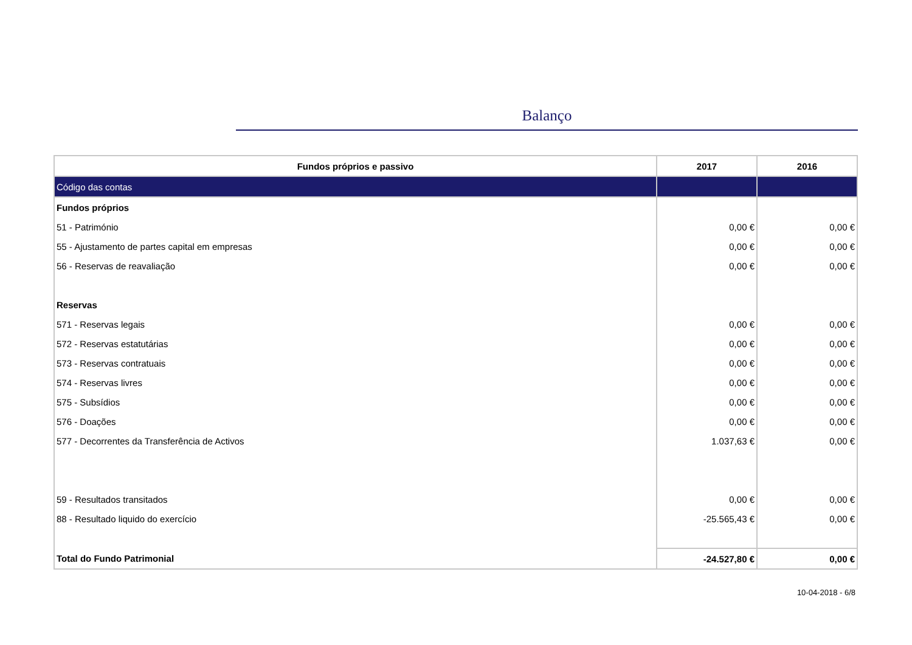Balanço
| Fundos próprios e passivo | 2017 | 2016 |
| --- | --- | --- |
| Código das contas | | |
| Fundos próprios | | |
| 51 - Património | 0,00 € | 0,00 € |
| 55 - Ajustamento de partes capital em empresas | 0,00 € | 0,00 € |
| 56 - Reservas de reavaliação | 0,00 € | 0,00 € |
| Reservas | | |
| 571 - Reservas legais | 0,00 € | 0,00 € |
| 572 - Reservas estatutárias | 0,00 € | 0,00 € |
| 573 - Reservas contratuais | 0,00 € | 0,00 € |
| 574 - Reservas livres | 0,00 € | 0,00 € |
| 575 - Subsídios | 0,00 € | 0,00 € |
| 576 - Doações | 0,00 € | 0,00 € |
| 577 - Decorrentes da Transferência de Activos | 1.037,63 € | 0,00 € |
| 59 - Resultados transitados | 0,00 € | 0,00 € |
| 88 - Resultado liquido do exercício | -25.565,43 € | 0,00 € |
| Total do Fundo Patrimonial | -24.527,80 € | 0,00 € |
10-04-2018 - 6/8